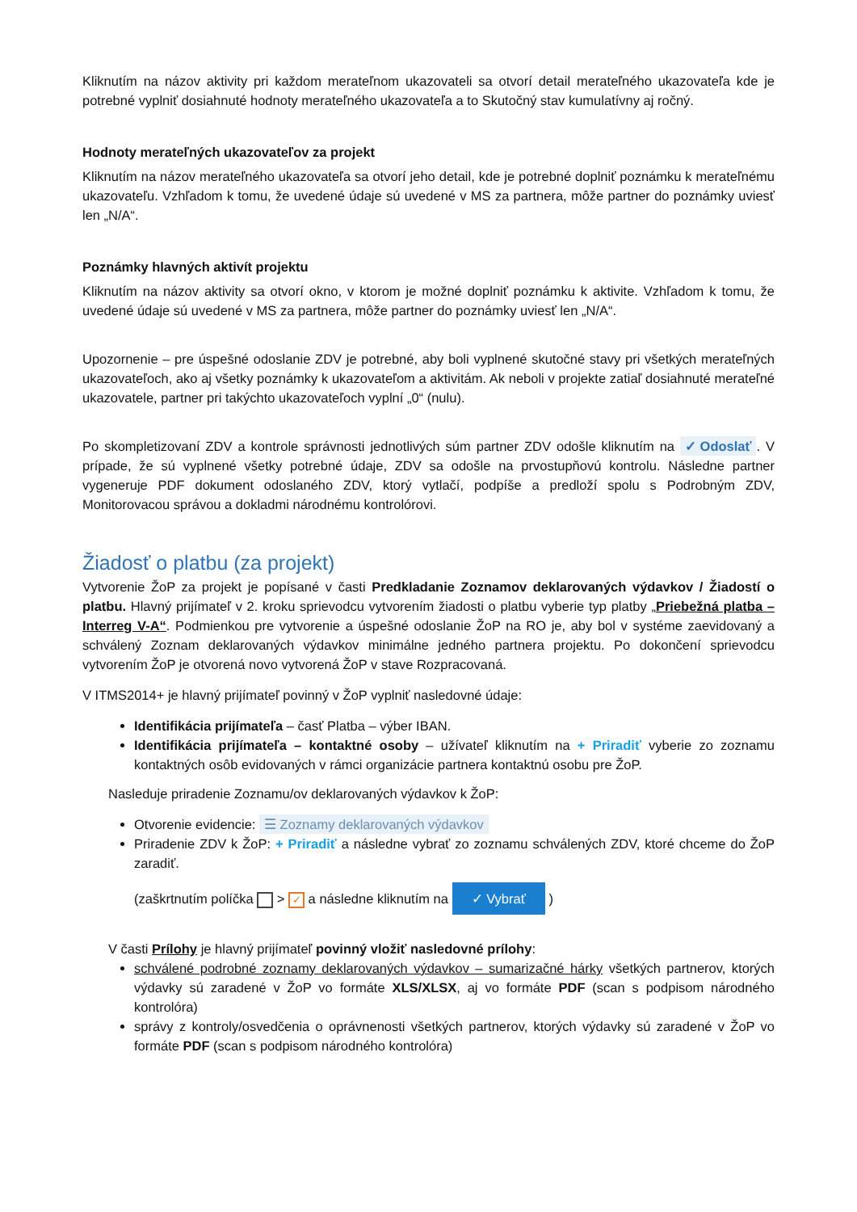Kliknutím na názov aktivity pri každom merateľnom ukazovateli sa otvorí detail merateľného ukazovateľa kde je potrebné vyplniť dosiahnuté hodnoty merateľného ukazovateľa a to Skutočný stav kumulatívny aj ročný.
Hodnoty merateľných ukazovateľov za projekt
Kliknutím na názov merateľného ukazovateľa sa otvorí jeho detail, kde je potrebné doplniť poznámku k merateľnému ukazovateľu. Vzhľadom k tomu, že uvedené údaje sú uvedené v MS za partnera, môže partner do poznámky uviesť len „N/A“.
Poznámky hlavných aktivít projektu
Kliknutím na názov aktivity sa otvorí okno, v ktorom je možné doplniť poznámku k aktivite. Vzhľadom k tomu, že uvedené údaje sú uvedené v MS za partnera, môže partner do poznámky uviesť len „N/A“.
Upozornenie – pre úspešné odoslanie ZDV je potrebné, aby boli vyplnené skutočné stavy pri všetkých merateľných ukazovateľoch, ako aj všetky poznámky k ukazovateľom a aktivitám. Ak neboli v projekte zatiaľ dosiahnuté merateľné ukazovatele, partner pri takýchto ukazovateľoch vyplní „0“ (nulu).
Po skompletizovaní ZDV a kontrole správnosti jednotlivých súm partner ZDV odošle kliknutím na ✓ Odoslať. V prípade, že sú vyplnené všetky potrebné údaje, ZDV sa odošle na prvostupňovú kontrolu. Následne partner vygeneruje PDF dokument odoslaného ZDV, ktorý vytlačí, podpíše a predloží spolu s Podrobným ZDV, Monitorovacou správou a dokladmi národnému kontrolórovi.
Žiadosť o platbu (za projekt)
Vytvorenie ŽoP za projekt je popísané v časti Predkladanie Zoznamov deklarovaných výdavkov / Žiadostí o platbu. Hlavný prijímateľ v 2. kroku sprievodcu vytvorením žiadosti o platbu vyberie typ platby „Priebežná platba – Interreg V-A“. Podmienkou pre vytvorenie a úspešné odoslanie ŽoP na RO je, aby bol v systéme zaevidovaný a schválený Zoznam deklarovaných výdavkov minimálne jedného partnera projektu. Po dokončení sprievodcu vytvorením ŽoP je otvorená novo vytvorená ŽoP v stave Rozpracovaná.
V ITMS2014+ je hlavný prijímateľ povinný v ŽoP vyplniť nasledovné údaje:
Identifikácia prijímateľa – časť Platba – výber IBAN.
Identifikácia prijímateľa – kontaktné osoby – užívateľ kliknutím na + Priradiť vyberie zo zoznamu kontaktných osôb evidovaných v rámci organizácie partnera kontaktnú osobu pre ŽoP.
Nasleduje priradenie Zoznamu/ov deklarovaných výdavkov k ŽoP:
Otvorenie evidencie: ☰ Zoznamy deklarovaných výdavkov
Priradenie ZDV k ŽoP: + Priradiť a následne vybrať zo zoznamu schválených ZDV, ktoré chceme do ŽoP zaradiť.
(zaškrtnutím políčka > ✓ a následne kliknutím na ✓ Vybrať )
V časti Prílohy je hlavný prijímateľ povinný vložiť nasledovné prílohy:
schválené podrobné zoznamy deklarovaných výdavkov – sumarizačné hárky všetkých partnerov, ktorých výdavky sú zaradené v ŽoP vo formáte XLS/XLSX, aj vo formáte PDF (scan s podpisom národného kontrolóra)
správy z kontroly/osvedčenia o oprávnenosti všetkých partnerov, ktorých výdavky sú zaradené v ŽoP vo formáte PDF (scan s podpisom národného kontrolóra)